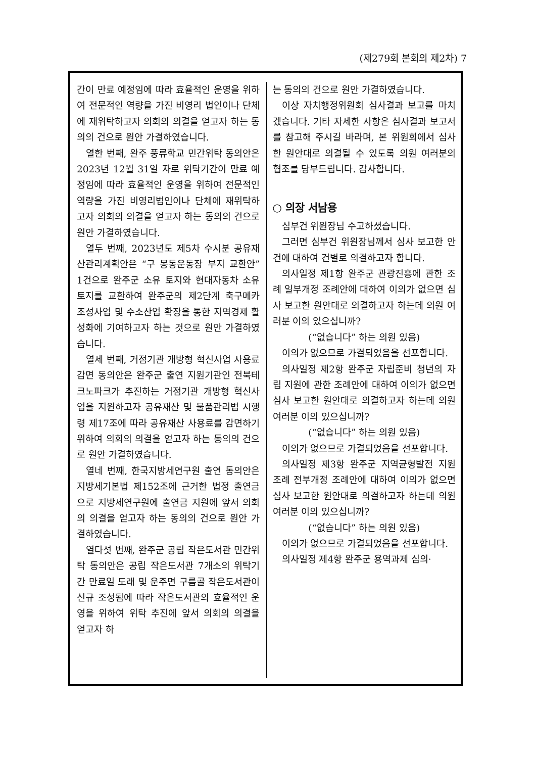(제279회 본회의 제2차) 7
간이 만료 예정임에 따라 효율적인 운영을 위하여 전문적인 역량을 가진 비영리 법인이나 단체에 재위탁하고자 의회의 의결을 얻고자 하는 동의의 건으로 원안 가결하였습니다.
열한 번째, 완주 풍류학교 민간위탁 동의안은 2023년 12월 31일 자로 위탁기간이 만료 예정임에 따라 효율적인 운영을 위하여 전문적인 역량을 가진 비영리법인이나 단체에 재위탁하고자 의회의 의결을 얻고자 하는 동의의 건으로 원안 가결하였습니다.
열두 번째, 2023년도 제5차 수시분 공유재산관리계획안은 “구 봉동운동장 부지 교환안” 1건으로 완주군 소유 토지와 현대자동차 소유 토지를 교환하여 완주군의 제2단계 축구메카 조성사업 및 수소산업 확장을 통한 지역경제 활성화에 기여하고자 하는 것으로 원안 가결하였습니다.
열세 번째, 거점기관 개방형 혁신사업 사용료 감면 동의안은 완주군 출연 지원기관인 전북테크노파크가 추진하는 거점기관 개방형 혁신사업을 지원하고자 공유재산 및 물품관리법 시행령 제17조에 따라 공유재산 사용료를 감면하기 위하여 의회의 의결을 얻고자 하는 동의의 건으로 원안 가결하였습니다.
열네 번째, 한국지방세연구원 출연 동의안은 지방세기본법 제152조에 근거한 법정 출연금으로 지방세연구원에 출연금 지원에 앞서 의회의 의결을 얻고자 하는 동의의 건으로 원안 가결하였습니다.
열다섯 번째, 완주군 공립 작은도서관 민간위탁 동의안은 공립 작은도서관 7개소의 위탁기간 만료일 도래 및 운주면 구름골 작은도서관이 신규 조성됨에 따라 작은도서관의 효율적인 운영을 위하여 위탁 추진에 앞서 의회의 의결을 얻고자 하
는 동의의 건으로 원안 가결하였습니다.
이상 자치행정위원회 심사결과 보고를 마치겠습니다. 기타 자세한 사항은 심사결과 보고서를 참고해 주시길 바라며, 본 위원회에서 심사한 원안대로 의결될 수 있도록 의원 여러분의 협조를 당부드립니다. 감사합니다.
○ 의장 서남용
심부건 위원장님 수고하셨습니다.
그러면 심부건 위원장님께서 심사 보고한 안건에 대하여 건별로 의결하고자 합니다.
의사일정 제1항 완주군 관광진흥에 관한 조례 일부개정 조례안에 대하여 이의가 없으면 심사 보고한 원안대로 의결하고자 하는데 의원 여러분 이의 있으십니까?
(“없습니다” 하는 의원 있음)
이의가 없으므로 가결되었음을 선포합니다.
의사일정 제2항 완주군 자립준비 청년의 자립 지원에 관한 조례안에 대하여 이의가 없으면 심사 보고한 원안대로 의결하고자 하는데 의원 여러분 이의 있으십니까?
(“없습니다” 하는 의원 있음)
이의가 없으므로 가결되었음을 선포합니다.
의사일정 제3항 완주군 지역균형발전 지원 조례 전부개정 조례안에 대하여 이의가 없으면 심사 보고한 원안대로 의결하고자 하는데 의원 여러분 이의 있으십니까?
(“없습니다” 하는 의원 있음)
이의가 없으므로 가결되었음을 선포합니다.
의사일정 제4항 완주군 용역과제 심의·